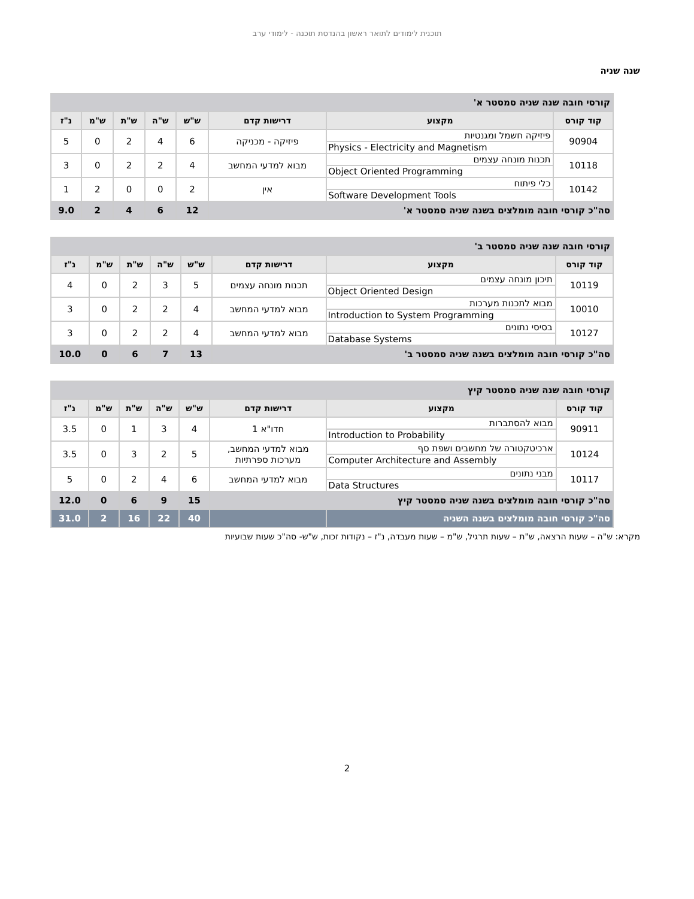תוכנית לימודים לתואר ראשון בהנדסת תוכנה - לימודי ערב
שנה שניה
| קורסי חובה שנה שניה סמסטר א' | | | | | | | |
| קוד קורס | מקצוע | דרישות קדם | ש"ש | ש"ה | ש"ת | ש"מ | נ"ז |
| 90904 | פיזיקה חשמל ומגנטיות Physics - Electricity and Magnetism | פיזיקה - מכניקה | 6 | 4 | 2 | 0 | 5 |
| 10118 | תכנות מונחה עצמים Object Oriented Programming | מבוא למדעי המחשב | 4 | 2 | 2 | 0 | 3 |
| 10142 | כלי פיתוח Software Development Tools | אין | 2 | 0 | 0 | 2 | 1 |
| סה"כ קורסי חובה מומלצים בשנה שניה סמסטר א' | | | 12 | 6 | 4 | 2 | 9.0 |
| קורסי חובה שנה שניה סמסטר ב' | | | | | | | |
| קוד קורס | מקצוע | דרישות קדם | ש"ש | ש"ה | ש"ת | ש"מ | נ"ז |
| 10119 | תיכון מונחה עצמים Object Oriented Design | תכנות מונחה עצמים | 5 | 3 | 2 | 0 | 4 |
| 10010 | מבוא לתכנות מערכות Introduction to System Programming | מבוא למדעי המחשב | 4 | 2 | 2 | 0 | 3 |
| 10127 | בסיסי נתונים Database Systems | מבוא למדעי המחשב | 4 | 2 | 2 | 0 | 3 |
| סה"כ קורסי חובה מומלצים בשנה שניה סמסטר ב' | | | 13 | 7 | 6 | 0 | 10.0 |
| קורסי חובה שנה שניה סמסטר קיץ | | | | | | | |
| קוד קורס | מקצוע | דרישות קדם | ש"ש | ש"ה | ש"ת | ש"מ | נ"ז |
| 90911 | מבוא להסתברות Introduction to Probability | חדו"א 1 | 4 | 3 | 1 | 0 | 3.5 |
| 10124 | ארכיטקטורה של מחשבים ושפת סף Computer Architecture and Assembly | מבוא למדעי המחשב, מערכות ספרתיות | 5 | 2 | 3 | 0 | 3.5 |
| 10117 | מבני נתונים Data Structures | מבוא למדעי המחשב | 6 | 4 | 2 | 0 | 5 |
| סה"כ קורסי חובה מומלצים בשנה שניה סמסטר קיץ | | | 15 | 9 | 6 | 0 | 12.0 |
| סה"כ קורסי חובה מומלצים בשנה השניה | | | 40 | 22 | 16 | 2 | 31.0 |
מקרא: ש"ה – שעות הרצאה, ש"ת – שעות תרגיל, ש"מ – שעות מעבדה, נ"ז – נקודות זכות, ש"ש- סה"כ שעות שבועיות
2